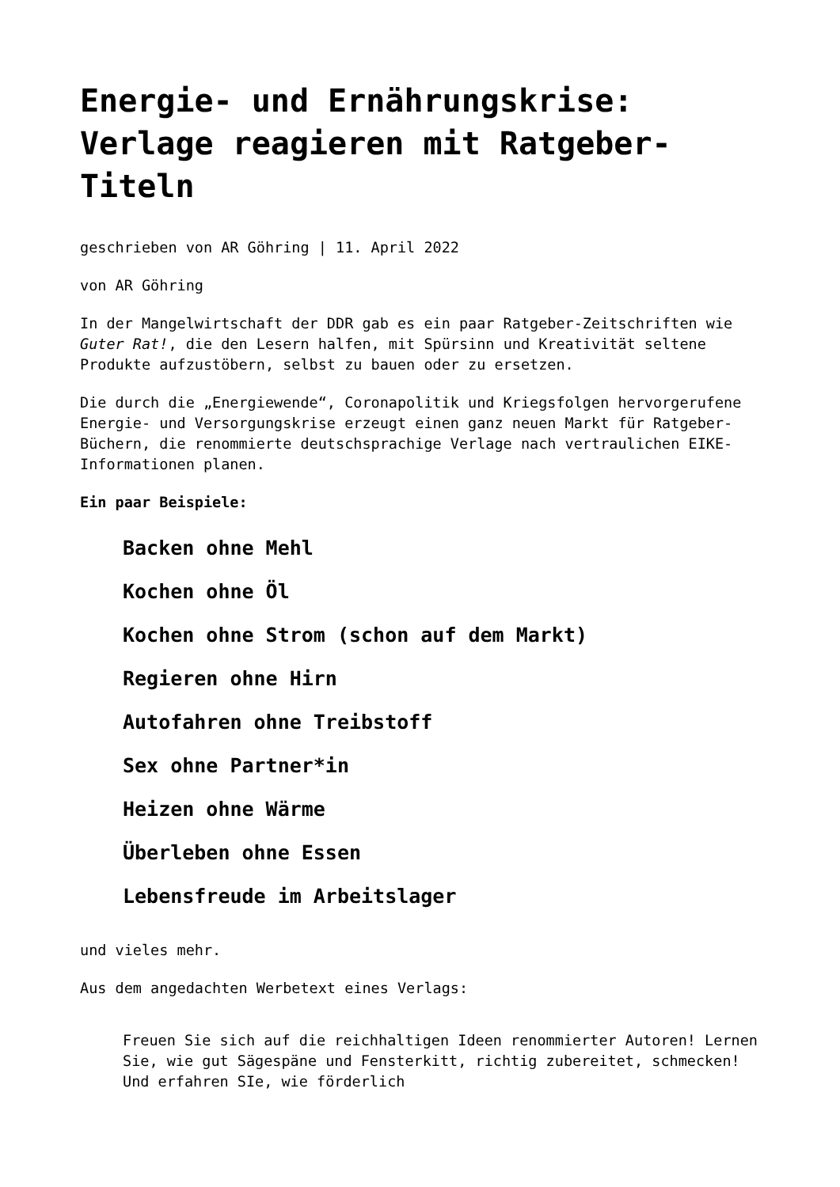Energie- und Ernährungskrise: Verlage reagieren mit Ratgeber-Titeln
geschrieben von AR Göhring | 11. April 2022
von AR Göhring
In der Mangelwirtschaft der DDR gab es ein paar Ratgeber-Zeitschriften wie Guter Rat!, die den Lesern halfen, mit Spürsinn und Kreativität seltene Produkte aufzustöbern, selbst zu bauen oder zu ersetzen.
Die durch die „Energiewende“, Coronapolitik und Kriegsfolgen hervorgerufene Energie- und Versorgungskrise erzeugt einen ganz neuen Markt für Ratgeber-Büchern, die renommierte deutschsprachige Verlage nach vertraulichen EIKE-Informationen planen.
Ein paar Beispiele:
Backen ohne Mehl
Kochen ohne Öl
Kochen ohne Strom (schon auf dem Markt)
Regieren ohne Hirn
Autofahren ohne Treibstoff
Sex ohne Partner*in
Heizen ohne Wärme
Überleben ohne Essen
Lebensfreude im Arbeitslager
und vieles mehr.
Aus dem angedachten Werbetext eines Verlags:
Freuen Sie sich auf die reichhaltigen Ideen renommierter Autoren! Lernen Sie, wie gut Sägespäne und Fensterkitt, richtig zubereitet, schmecken! Und erfahren SIe, wie förderlich